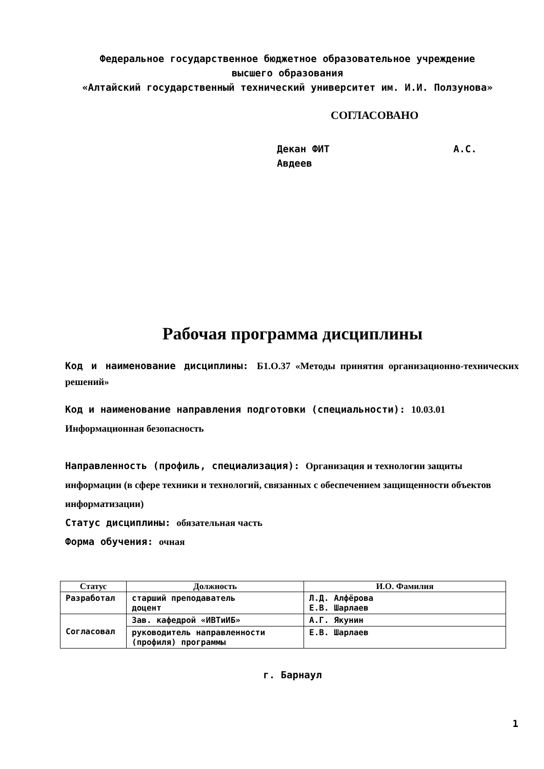Федеральное государственное бюджетное образовательное учреждение
высшего образования
«Алтайский государственный технический университет им. И.И. Ползунова»
СОГЛАСОВАНО
Декан ФИТ А.С.
Авдеев
Рабочая программа дисциплины
Код и наименование дисциплины: Б1.О.37 «Методы принятия организационно-технических решений»
Код и наименование направления подготовки (специальности): 10.03.01 Информационная безопасность
Направленность (профиль, специализация): Организация и технологии защиты информации (в сфере техники и технологий, связанных с обеспечением защищенности объектов информатизации)
Статус дисциплины: обязательная часть
Форма обучения: очная
| Статус | Должность | И.О. Фамилия |
| --- | --- | --- |
| Разработал | старший преподаватель доцент | Л.Д. Алфёрова Е.В. Шарлаев |
| Согласовал | Зав. кафедрой «ИВТиИБ» | А.Г. Якунин |
| | руководитель направленности (профиля) программы | Е.В. Шарлаев |
г. Барнаул
1